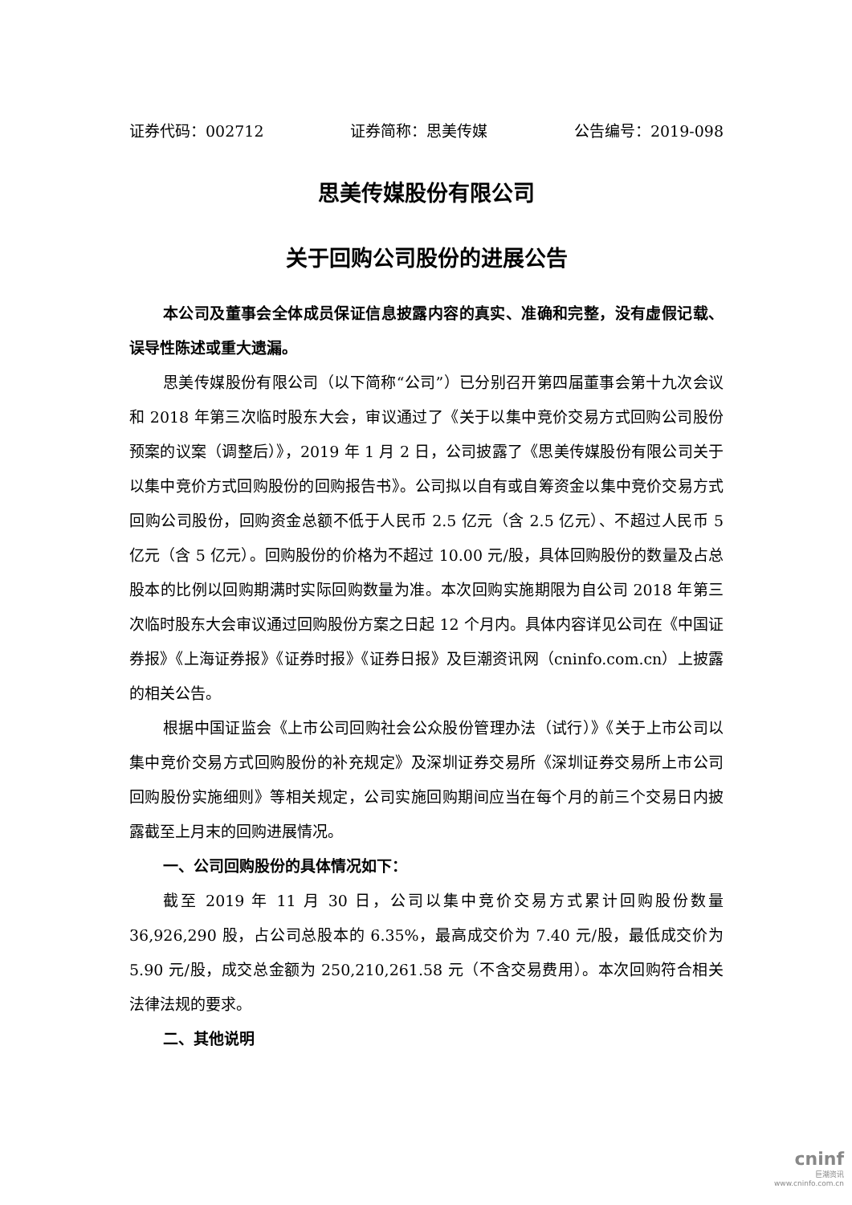证券代码：002712 证券简称：思美传媒 公告编号：2019-098
思美传媒股份有限公司
关于回购公司股份的进展公告
本公司及董事会全体成员保证信息披露内容的真实、准确和完整，没有虚假记载、误导性陈述或重大遗漏。
思美传媒股份有限公司（以下简称“公司”）已分别召开第四届董事会第十九次会议和 2018 年第三次临时股东大会，审议通过了《关于以集中竞价交易方式回购公司股份预案的议案（调整后）》，2019 年 1 月 2 日，公司披露了《思美传媒股份有限公司关于以集中竞价方式回购股份的回购报告书》。公司拟以自有或自筹资金以集中竞价交易方式回购公司股份，回购资金总额不低于人民币 2.5 亿元（含 2.5 亿元）、不超过人民币 5 亿元（含 5 亿元）。回购股份的价格为不超过 10.00 元/股，具体回购股份的数量及占总股本的比例以回购期满时实际回购数量为准。本次回购实施期限为自公司 2018 年第三次临时股东大会审议通过回购股份方案之日起 12 个月内。具体内容详见公司在《中国证券报》《上海证券报》《证券时报》《证券日报》及巨潮资讯网（cninfo.com.cn）上披露的相关公告。
根据中国证监会《上市公司回购社会公众股份管理办法（试行）》《关于上市公司以集中竞价交易方式回购股份的补充规定》及深圳证券交易所《深圳证券交易所上市公司回购股份实施细则》等相关规定，公司实施回购期间应当在每个月的前三个交易日内披露截至上月末的回购进展情况。
一、公司回购股份的具体情况如下：
截至 2019 年 11 月 30 日，公司以集中竞价交易方式累计回购股份数量 36,926,290 股，占公司总股本的 6.35%，最高成交价为 7.40 元/股，最低成交价为 5.90 元/股，成交总金额为 250,210,261.58 元（不含交易费用）。本次回购符合相关法律法规的要求。
二、其他说明
cninf
巨潮资讯
www.cninfo.com.cn